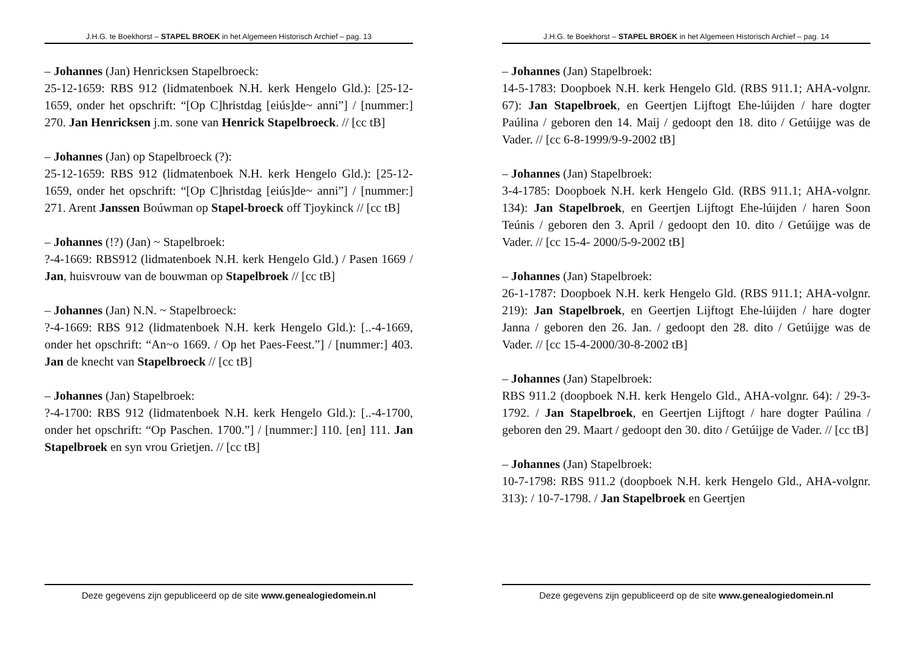J.H.G. te Boekhorst – STAPEL BROEK in het Algemeen Historisch Archief – pag. 13
– Johannes (Jan) Henricksen Stapelbroeck:
25-12-1659: RBS 912 (lidmatenboek N.H. kerk Hengelo Gld.): [25-12-1659, onder het opschrift: “[Op C]hristdag [eiús]de~ anni”] / [nummer:] 270. Jan Henricksen j.m. sone van Henrick Stapelbroeck. // [cc tB]
– Johannes (Jan) op Stapelbroeck (?):
25-12-1659: RBS 912 (lidmatenboek N.H. kerk Hengelo Gld.): [25-12-1659, onder het opschrift: “[Op C]hristdag [eiús]de~ anni”] / [nummer:] 271. Arent Janssen Boúwman op Stapel-broeck off Tjoykinck // [cc tB]
– Johannes (!?) (Jan) ~ Stapelbroek:
?-4-1669: RBS912 (lidmatenboek N.H. kerk Hengelo Gld.) / Pasen 1669 / Jan, huisvrouw van de bouwman op Stapelbroek // [cc tB]
– Johannes (Jan) N.N. ~ Stapelbroeck:
?-4-1669: RBS 912 (lidmatenboek N.H. kerk Hengelo Gld.): [..-4-1669, onder het opschrift: “An~o 1669. / Op het Paes-Feest.”] / [nummer:] 403. Jan de knecht van Stapelbroeck // [cc tB]
– Johannes (Jan) Stapelbroek:
?-4-1700: RBS 912 (lidmatenboek N.H. kerk Hengelo Gld.): [..-4-1700, onder het opschrift: “Op Paschen. 1700.”] / [nummer:] 110. [en] 111. Jan Stapelbroek en syn vrou Grietjen. // [cc tB]
Deze gegevens zijn gepubliceerd op de site www.genealogiedomein.nl
J.H.G. te Boekhorst – STAPEL BROEK in het Algemeen Historisch Archief – pag. 14
– Johannes (Jan) Stapelbroek:
14-5-1783: Doopboek N.H. kerk Hengelo Gld. (RBS 911.1; AHA-volgnr. 67): Jan Stapelbroek, en Geertjen Lijftogt Ehe-lúijden / hare dogter Paúlina / geboren den 14. Maij / gedoopt den 18. dito / Getúijge was de Vader. // [cc 6-8-1999/9-9-2002 tB]
– Johannes (Jan) Stapelbroek:
3-4-1785: Doopboek N.H. kerk Hengelo Gld. (RBS 911.1; AHA-volgnr. 134): Jan Stapelbroek, en Geertjen Lijftogt Ehe-lúijden / haren Soon Teúnis / geboren den 3. April / gedoopt den 10. dito / Getúijge was de Vader. // [cc 15-4- 2000/5-9-2002 tB]
– Johannes (Jan) Stapelbroek:
26-1-1787: Doopboek N.H. kerk Hengelo Gld. (RBS 911.1; AHA-volgnr. 219): Jan Stapelbroek, en Geertjen Lijftogt Ehe-lúijden / hare dogter Janna / geboren den 26. Jan. / gedoopt den 28. dito / Getúijge was de Vader. // [cc 15-4-2000/30-8-2002 tB]
– Johannes (Jan) Stapelbroek:
RBS 911.2 (doopboek N.H. kerk Hengelo Gld., AHA-volgnr. 64): / 29-3-1792. / Jan Stapelbroek, en Geertjen Lijftogt / hare dogter Paúlina / geboren den 29. Maart / gedoopt den 30. dito / Getúijge de Vader. // [cc tB]
– Johannes (Jan) Stapelbroek:
10-7-1798: RBS 911.2 (doopboek N.H. kerk Hengelo Gld., AHA-volgnr. 313): / 10-7-1798. / Jan Stapelbroek en Geertjen
Deze gegevens zijn gepubliceerd op de site www.genealogiedomein.nl